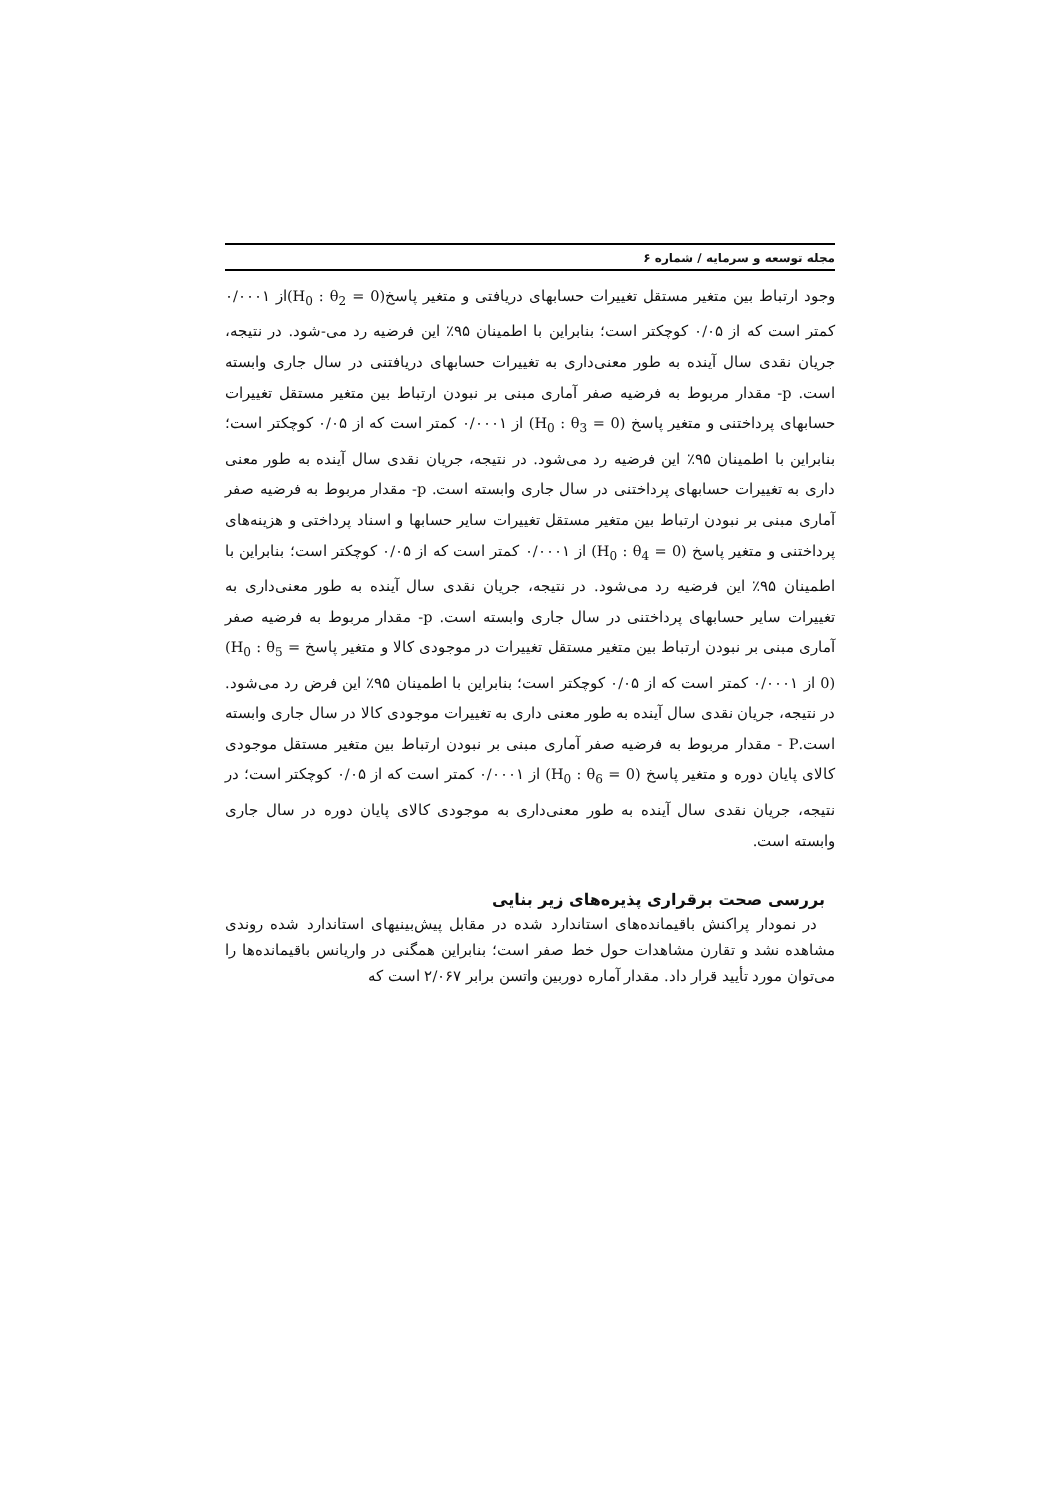مجله توسعه و سرمایه / شماره ۶
وجود ارتباط بین متغیر مستقل تغییرات حسابهای دریافتی و متغیر پاسخ(H<sub>0</sub> : θ<sub>2</sub> = 0) از ۰/۰۰۰۱ کمتر است که از ۰/۰۵ کوچکتر است؛ بنابراین با اطمینان ۹۵٪ این فرضیه رد می-شود. در نتیجه، جریان نقدی سال آینده به طور معنی‌داری به تغییرات حسابهای دریافتنی در سال جاری وابسته است. p- مقدار مربوط به فرضیه صفر آماری مبنی بر نبودن ارتباط بین متغیر مستقل تغییرات حسابهای پرداختنی و متغیر پاسخ (H<sub>0</sub> : θ<sub>3</sub> = 0) از ۰/۰۰۰۱ کمتر است که از ۰/۰۵ کوچکتر است؛ بنابراین با اطمینان ۹۵٪ این فرضیه رد می‌شود. در نتیجه، جریان نقدی سال آینده به طور معنی داری به تغییرات حسابهای پرداختنی در سال جاری وابسته است. p- مقدار مربوط به فرضیه صفر آماری مبنی بر نبودن ارتباط بین متغیر مستقل تغییرات سایر حسابها و اسناد پرداختی و هزینه‌های پرداختنی و متغیر پاسخ (H<sub>0</sub> : θ<sub>4</sub> = 0) از ۰/۰۰۰۱ کمتر است که از ۰/۰۵ کوچکتر است؛ بنابراین با اطمینان ۹۵٪ این فرضیه رد می‌شود. در نتیجه، جریان نقدی سال آینده به طور معنی‌داری به تغییرات سایر حسابهای پرداختنی در سال جاری وابسته است. p- مقدار مربوط به فرضیه صفر آماری مبنی بر نبودن ارتباط بین متغیر مستقل تغییرات در موجودی کالا و متغیر پاسخ (H<sub>0</sub> : θ<sub>5</sub> = 0) از ۰/۰۰۰۱ کمتر است که از ۰/۰۵ کوچکتر است؛ بنابراین با اطمینان ۹۵٪ این فرض رد می‌شود. در نتیجه، جریان نقدی سال آینده به طور معنی داری به تغییرات موجودی کالا در سال جاری وابسته است.P - مقدار مربوط به فرضیه صفر آماری مبنی بر نبودن ارتباط بین متغیر مستقل موجودی کالای پایان دوره و متغیر پاسخ (H<sub>0</sub> : θ<sub>6</sub> = 0) از ۰/۰۰۰۱ کمتر است که از ۰/۰۵ کوچکتر است؛ در نتیجه، جریان نقدی سال آینده به طور معنی‌داری به موجودی کالای پایان دوره در سال جاری وابسته است.
بررسی صحت برقراری پذیره‌های زیر بنایی
در نمودار پراکنش باقیمانده‌های استاندارد شده در مقابل پیش‌بینیهای استاندارد شده روندی مشاهده نشد و تقارن مشاهدات حول خط صفر است؛ بنابراین همگنی در واریانس باقیمانده‌ها را می‌توان مورد تأیید قرار داد. مقدار آماره دوربین واتسن برابر ۲/۰۶۷ است که